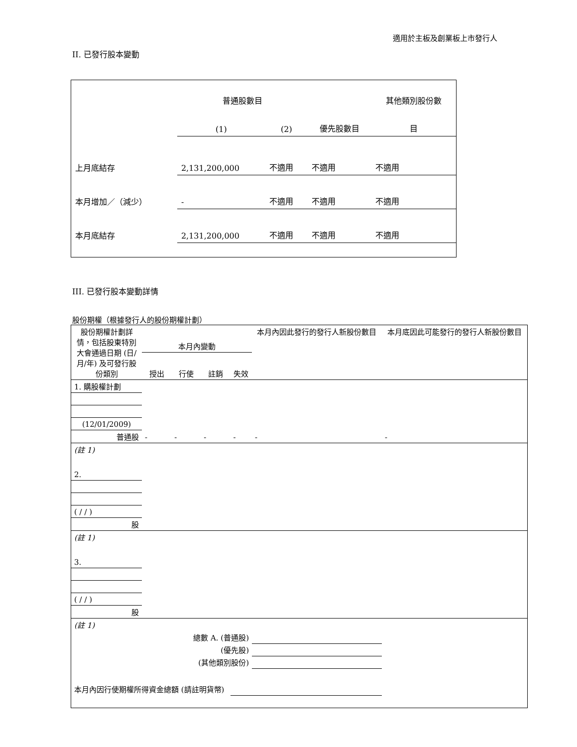適用於主板及創業板上市發行人
II. 已發行股本變動
| | 普通股數目 | | | 其他類別股份數 |
| | (1) | (2) | 優先股數目 | 目 |
| 上月底結存 | 2,131,200,000 | 不適用 | 不適用 | 不適用 |
| 本月增加／（減少） | - | 不適用 | 不適用 | 不適用 |
| 本月底結存 | 2,131,200,000 | 不適用 | 不適用 | 不適用 |
III. 已發行股本變動詳情
股份期權（根據發行人的股份期權計劃）
| 股份期權計劃詳情，包括股東特別大會通過日期 (日/月/年) 及可發行股份類別 | 本月內變動 | | | | 本月內因此發行的發行人新股份數目 | 本月底因此可能發行的發行人新股份數目 |
| --- | --- | --- | --- | --- | --- | --- |
| | 授出 | 行使 | 註銷 | 失效 | | |
| 1. 購股權計劃 | | | | | | |
| (12/01/2009) | | | | | | |
| 普通股 | - | - | - | - | - | - |
| (註 1) | | | | | | |
| 2. | | | | | | |
| ( / / ) | | | | | | |
| 股 | | | | | | |
| (註 1) | | | | | | |
| 3. | | | | | | |
| ( / / ) | | | | | | |
| 股 | | | | | | |
| (註 1) | | | | | | |
| 總數 A. (普通股) | | | | | | |
| (優先股) | | | | | | |
| (其他類別股份) | | | | | | |
| 本月內因行使期權所得資金總額 (請註明貨幣) | | | | | | |